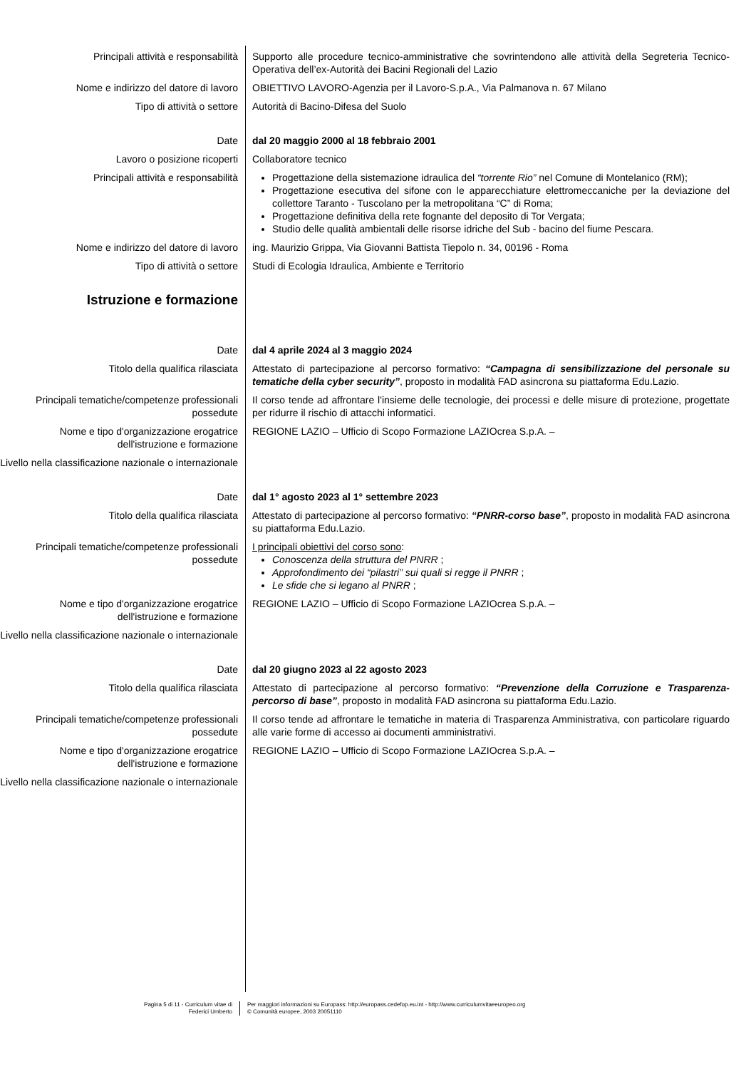Principali attività e responsabilità Supporto alle procedure tecnico-amministrative che sovrintendono alle attività della Segreteria Tecnico-Operativa dell’ex-Autorità dei Bacini Regionali del Lazio
Nome e indirizzo del datore di lavoro OBIETTIVO LAVORO-Agenzia per il Lavoro-S.p.A., Via Palmanova n. 67 Milano
Tipo di attività o settore Autorità di Bacino-Difesa del Suolo
Date dal 20 maggio 2000 al 18 febbraio 2001
Lavoro o posizione ricoperti Collaboratore tecnico
Principali attività e responsabilità Progettazione della sistemazione idraulica del “torrente Rio” nel Comune di Montelanico (RM);
Progettazione esecutiva del sifone con le apparecchiature elettromeccaniche per la deviazione del collettore Taranto - Tuscolano per la metropolitana “C” di Roma;
Progettazione definitiva della rete fognante del deposito di Tor Vergata;
Studio delle qualità ambientali delle risorse idriche del Sub - bacino del fiume Pescara.
Nome e indirizzo del datore di lavoro ing. Maurizio Grippa, Via Giovanni Battista Tiepolo n. 34, 00196 - Roma
Tipo di attività o settore Studi di Ecologia Idraulica, Ambiente e Territorio
Istruzione e formazione
Date dal 4 aprile 2024 al 3 maggio 2024
Titolo della qualifica rilasciata Attestato di partecipazione al percorso formativo: “Campagna di sensibilizzazione del personale su tematiche della cyber security”, proposto in modalità FAD asincrona su piattaforma Edu.Lazio.
Principali tematiche/competenze professionali possedute
Il corso tende ad affrontare l'insieme delle tecnologie, dei processi e delle misure di protezione, progettate per ridurre il rischio di attacchi informatici.
Nome e tipo d'organizzazione erogatrice dell'istruzione e formazione
REGIONE LAZIO – Ufficio di Scopo Formazione LAZIOcrea S.p.A. –
Livello nella classificazione nazionale o internazionale
Date dal 1° agosto 2023 al 1° settembre 2023
Titolo della qualifica rilasciata Attestato di partecipazione al percorso formativo: “PNRR-corso base”, proposto in modalità FAD asincrona su piattaforma Edu.Lazio.
Principali tematiche/competenze professionali possedute
I principali obiettivi del corso sono:
Conoscenza della struttura del PNRR ;
Approfondimento dei “pilastri” sui quali si regge il PNRR ;
Le sfide che si legano al PNRR ;
Nome e tipo d'organizzazione erogatrice dell'istruzione e formazione
REGIONE LAZIO – Ufficio di Scopo Formazione LAZIOcrea S.p.A. –
Livello nella classificazione nazionale o internazionale
Date dal 20 giugno 2023 al 22 agosto 2023
Titolo della qualifica rilasciata Attestato di partecipazione al percorso formativo: “Prevenzione della Corruzione e Trasparenza-percorso di base”, proposto in modalità FAD asincrona su piattaforma Edu.Lazio.
Principali tematiche/competenze professionali possedute
Il corso tende ad affrontare le tematiche in materia di Trasparenza Amministrativa, con particolare riguardo alle varie forme di accesso ai documenti amministrativi.
Nome e tipo d'organizzazione erogatrice dell'istruzione e formazione
REGIONE LAZIO – Ufficio di Scopo Formazione LAZIOcrea S.p.A. –
Livello nella classificazione nazionale o internazionale
Pagina 5 di 11 - Curriculum vitae di
Federici Umberto
Per maggiori informazioni su Europass: http://europass.cedefop.eu.int - http://www.curriculumvitaeeuropeo.org
© Comunità europee, 2003 20051110